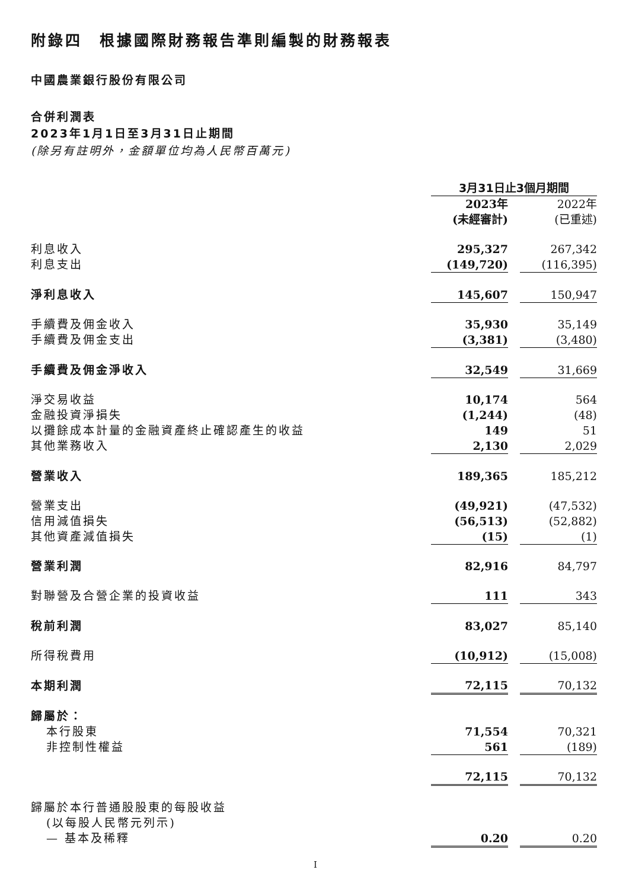附錄四　根據國際財務報告準則編製的財務報表
中國農業銀行股份有限公司
合併利潤表
2023年1月1日至3月31日止期間
(除另有註明外，金額單位均為人民幣百萬元)
| | 3月31日止3個月期間 | | |
| | 2023年 (未經審計) | | 2022年 (已重述) |
| 利息收入 | 295,327 | | 267,342 |
| 利息支出 | (149,720) | | (116,395) |
| 淨利息收入 | 145,607 | | 150,947 |
| 手續費及佣金收入 | 35,930 | | 35,149 |
| 手續費及佣金支出 | (3,381) | | (3,480) |
| 手續費及佣金淨收入 | 32,549 | | 31,669 |
| 淨交易收益 | 10,174 | | 564 |
| 金融投資淨損失 | (1,244) | | (48) |
| 以攤餘成本計量的金融資產終止確認產生的收益 | 149 | | 51 |
| 其他業務收入 | 2,130 | | 2,029 |
| 營業收入 | 189,365 | | 185,212 |
| 營業支出 | (49,921) | | (47,532) |
| 信用減值損失 | (56,513) | | (52,882) |
| 其他資產減值損失 | (15) | | (1) |
| 營業利潤 | 82,916 | | 84,797 |
| 對聯營及合營企業的投資收益 | 111 | | 343 |
| 稅前利潤 | 83,027 | | 85,140 |
| 所得稅費用 | (10,912) | | (15,008) |
| 本期利潤 | 72,115 | | 70,132 |
| 歸屬於： | | | |
| 本行股東 | 71,554 | | 70,321 |
| 非控制性權益 | 561 | | (189) |
| | 72,115 | | 70,132 |
| 歸屬於本行普通股股東的每股收益 | | | |
| (以每股人民幣元列示) | | | |
| — 基本及稀釋 | 0.20 | | 0.20 |
I